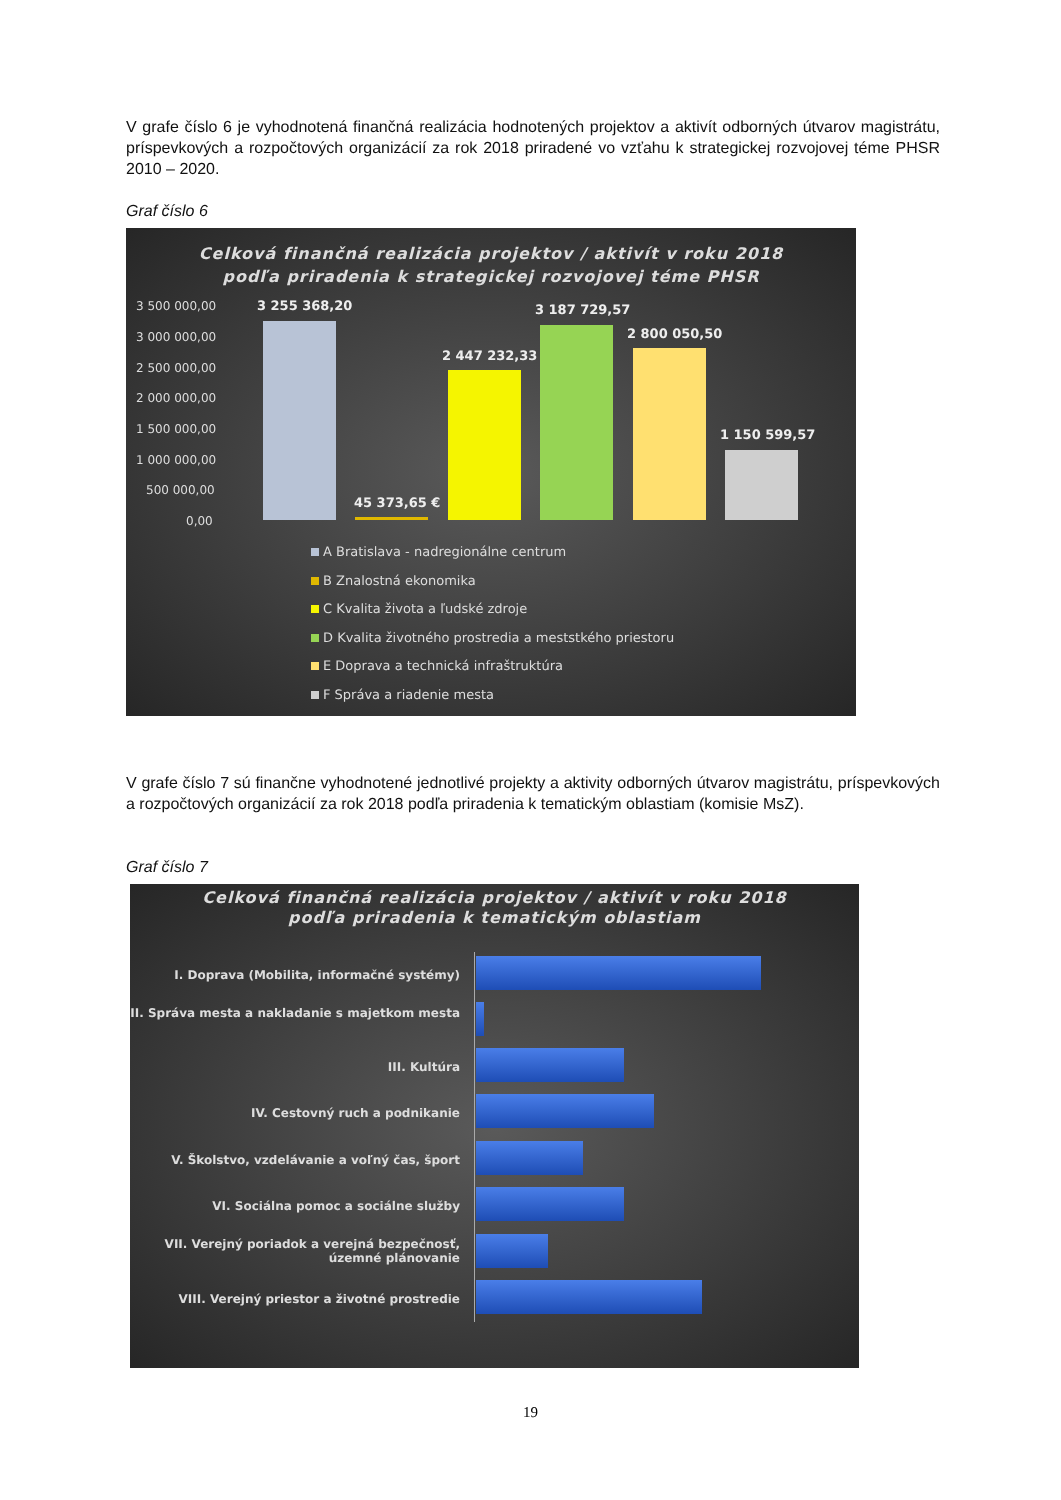V grafe číslo 6 je vyhodnotená finančná realizácia hodnotených projektov a aktivít odborných útvarov magistrátu, príspevkových a rozpočtových organizácií za rok 2018 priradené vo vzťahu k strategickej rozvojovej téme PHSR 2010 – 2020.
Graf číslo 6
Celková finančná realizácia projektov / aktivít v roku 2018
podľa priradenia k strategickej rozvojovej téme PHSR
3 500 000,00
3 000 000,00
2 500 000,00
2 000 000,00
1 500 000,00
1 000 000,00
500 000,00
0,00
3 255 368,20
45 373,65 €
2 447 232,33
3 187 729,57
2 800 050,50
1 150 599,57
A Bratislava - nadregionálne centrum
B Znalostná ekonomika
C Kvalita života a ľudské zdroje
D Kvalita životného prostredia a meststkého priestoru
E Doprava a technická infraštruktúra
F Správa a riadenie mesta
V grafe číslo 7 sú finančne vyhodnotené jednotlivé projekty a aktivity odborných útvarov magistrátu, príspevkových a rozpočtových organizácií za rok 2018 podľa priradenia k tematickým oblastiam (komisie MsZ).
Graf číslo 7
Celková finančná realizácia projektov / aktivít v roku 2018
podľa priradenia k tematickým oblastiam
I. Doprava (Mobilita, informačné systémy)
II. Správa mesta a nakladanie s majetkom mesta
III. Kultúra
IV. Cestovný ruch a podnikanie
V. Školstvo, vzdelávanie a voľný čas, šport
VI. Sociálna pomoc a sociálne služby
VII. Verejný poriadok a verejná bezpečnosť, územné plánovanie
VIII. Verejný priestor a životné prostredie
19